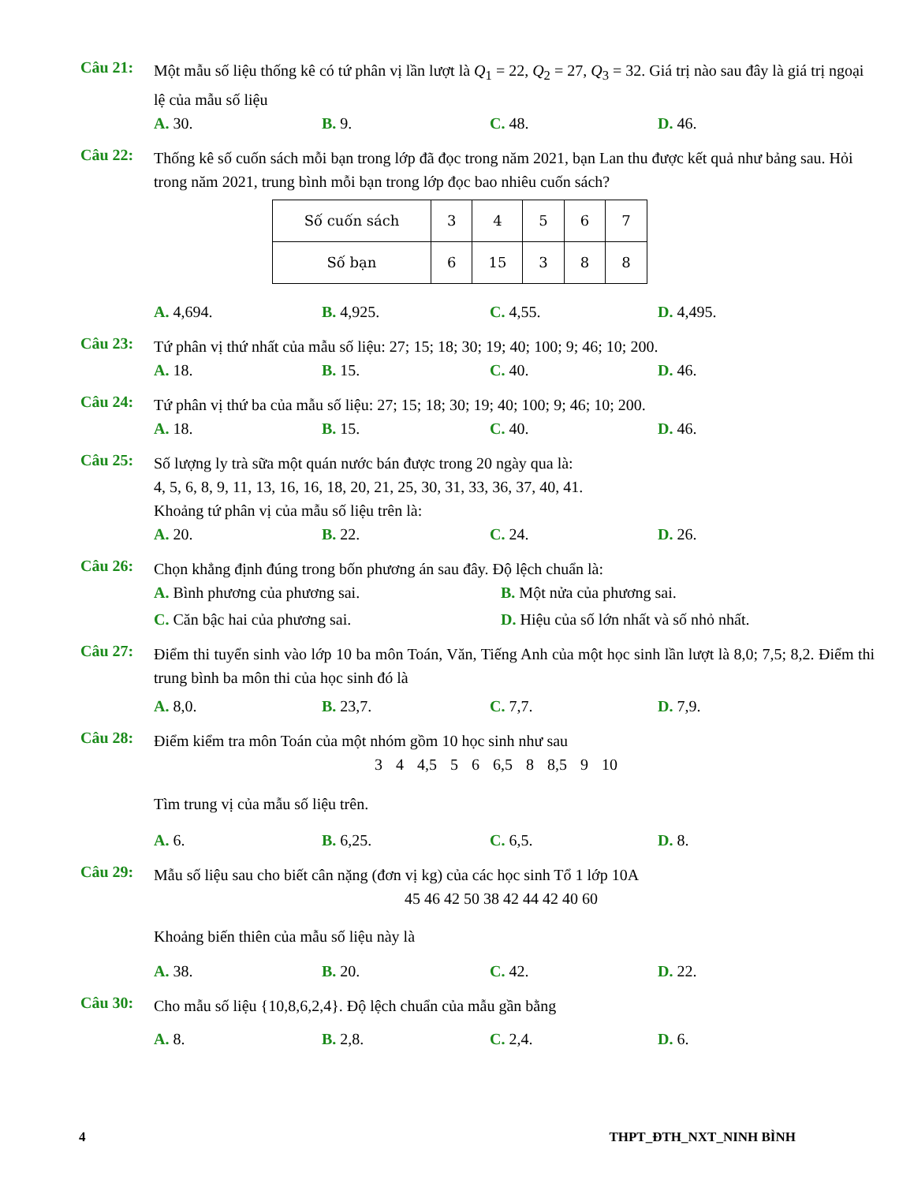Câu 21:
Một mẫu số liệu thống kê có tứ phân vị lần lượt là Q<sub>1</sub> = 22, Q<sub>2</sub> = 27, Q<sub>3</sub> = 32. Giá trị nào sau đây là giá trị ngoại lệ của mẫu số liệu
A. 30. B. 9. C. 48. D. 46.
Câu 22:
Thống kê số cuốn sách mỗi bạn trong lớp đã đọc trong năm 2021, bạn Lan thu được kết quả như bảng sau. Hỏi trong năm 2021, trung bình mỗi bạn trong lớp đọc bao nhiêu cuốn sách?
| Số cuốn sách | 3 | 4 | 5 | 6 | 7 |
| Số bạn | 6 | 15 | 3 | 8 | 8 |
A. 4,694. B. 4,925. C. 4,55. D. 4,495.
Câu 23:
Tứ phân vị thứ nhất của mẫu số liệu: 27; 15; 18; 30; 19; 40; 100; 9; 46; 10; 200.
A. 18. B. 15. C. 40. D. 46.
Câu 24:
Tứ phân vị thứ ba của mẫu số liệu: 27; 15; 18; 30; 19; 40; 100; 9; 46; 10; 200.
A. 18. B. 15. C. 40. D. 46.
Câu 25:
Số lượng ly trà sữa một quán nước bán được trong 20 ngày qua là:
4, 5, 6, 8, 9, 11, 13, 16, 16, 18, 20, 21, 25, 30, 31, 33, 36, 37, 40, 41.
Khoảng tứ phân vị của mẫu số liệu trên là:
A. 20. B. 22. C. 24. D. 26.
Câu 26:
Chọn khẳng định đúng trong bốn phương án sau đây. Độ lệch chuẩn là:
A. Bình phương của phương sai. B. Một nửa của phương sai.
C. Căn bậc hai của phương sai. D. Hiệu của số lớn nhất và số nhỏ nhất.
Câu 27:
Điểm thi tuyển sinh vào lớp 10 ba môn Toán, Văn, Tiếng Anh của một học sinh lần lượt là 8,0; 7,5; 8,2. Điểm thi trung bình ba môn thi của học sinh đó là
A. 8,0. B. 23,7. C. 7,7. D. 7,9.
Câu 28:
Điểm kiểm tra môn Toán của một nhóm gồm 10 học sinh như sau
3 4 4,5 5 6 6,5 8 8,5 9 10
Tìm trung vị của mẫu số liệu trên.
A. 6. B. 6,25. C. 6,5. D. 8.
Câu 29:
Mẫu số liệu sau cho biết cân nặng (đơn vị kg) của các học sinh Tổ 1 lớp 10A
45 46 42 50 38 42 44 42 40 60
Khoảng biến thiên của mẫu số liệu này là
A. 38. B. 20. C. 42. D. 22.
Câu 30:
Cho mẫu số liệu {10,8,6,2,4}. Độ lệch chuẩn của mẫu gần bằng
A. 8. B. 2,8. C. 2,4. D. 6.
4 THPT_ĐTH_NXT_NINH BÌNH